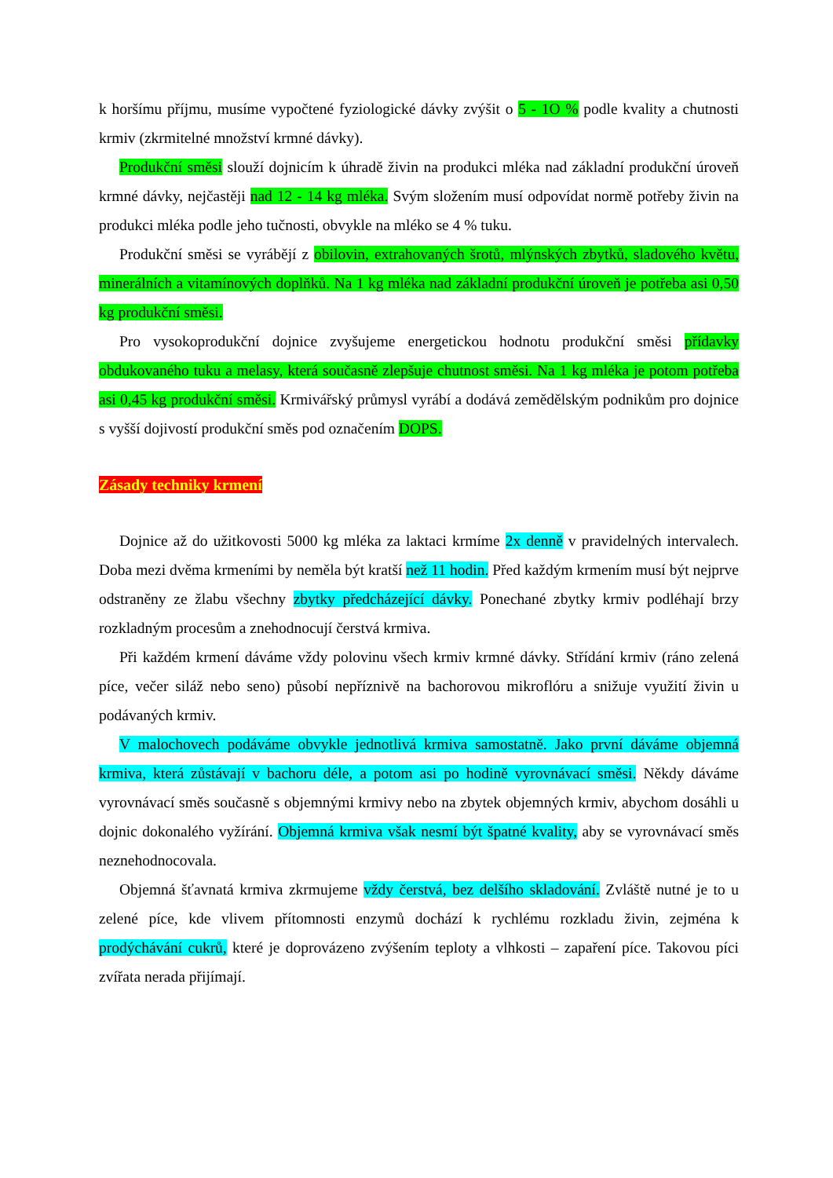k horšímu příjmu, musíme vypočtené fyziologické dávky zvýšit o 5 - 1O % podle kvality a chutnosti krmiv (zkrmitelné množství krmné dávky).
Produkční směsi slouží dojnicím k úhradě živin na produkci mléka nad základní produkční úroveň krmné dávky, nejčastěji nad 12 - 14 kg mléka. Svým složením musí odpovídat normě potřeby živin na produkci mléka podle jeho tučnosti, obvykle na mléko se 4 % tuku.
Produkční směsi se vyrábějí z obilovin, extrahovaných šrotů, mlýnských zbytků, sladového květu, minerálních a vitamínových doplňků. Na 1 kg mléka nad základní produkční úroveň je potřeba asi 0,50 kg produkční směsi.
Pro vysokoprodukční dojnice zvyšujeme energetickou hodnotu produkční směsi přídavky obdukovaného tuku a melasy, která současně zlepšuje chutnost směsi. Na 1 kg mléka je potom potřeba asi 0,45 kg produkční směsi. Krmivářský průmysl vyrábí a dodává zemědělským podnikům pro dojnice s vyšší dojivostí produkční směs pod označením DOPS.
Zásady techniky krmení
Dojnice až do užitkovosti 5000 kg mléka za laktaci krmíme 2x denně v pravidelných intervalech. Doba mezi dvěma krmeními by neměla být kratší než 11 hodin. Před každým krmením musí být nejprve odstraněny ze žlabu všechny zbytky předcházející dávky. Ponechané zbytky krmiv podléhají brzy rozkladným procesům a znehodnocují čerstvá krmiva.
Při každém krmení dáváme vždy polovinu všech krmiv krmné dávky. Střídání krmiv (ráno zelená píce, večer siláž nebo seno) působí nepříznivě na bachorovou mikroflóru a snižuje využití živin u podávaných krmiv.
V malochovech podáváme obvykle jednotlivá krmiva samostatně. Jako první dáváme objemná krmiva, která zůstávají v bachoru déle, a potom asi po hodině vyrovnávací směsi. Někdy dáváme vyrovnávací směs současně s objemnými krmivy nebo na zbytek objemných krmiv, abychom dosáhli u dojnic dokonalého vyžírání. Objemná krmiva však nesmí být špatné kvality, aby se vyrovnávací směs neznehodnocovala.
Objemná šťavnatá krmiva zkrmujeme vždy čerstvá, bez delšího skladování. Zvláště nutné je to u zelené píce, kde vlivem přítomnosti enzymů dochází k rychlému rozkladu živin, zejména k prodýchávání cukrů, které je doprovázeno zvýšením teploty a vlhkosti – zapaření píce. Takovou píci zvířata nerada přijímají.